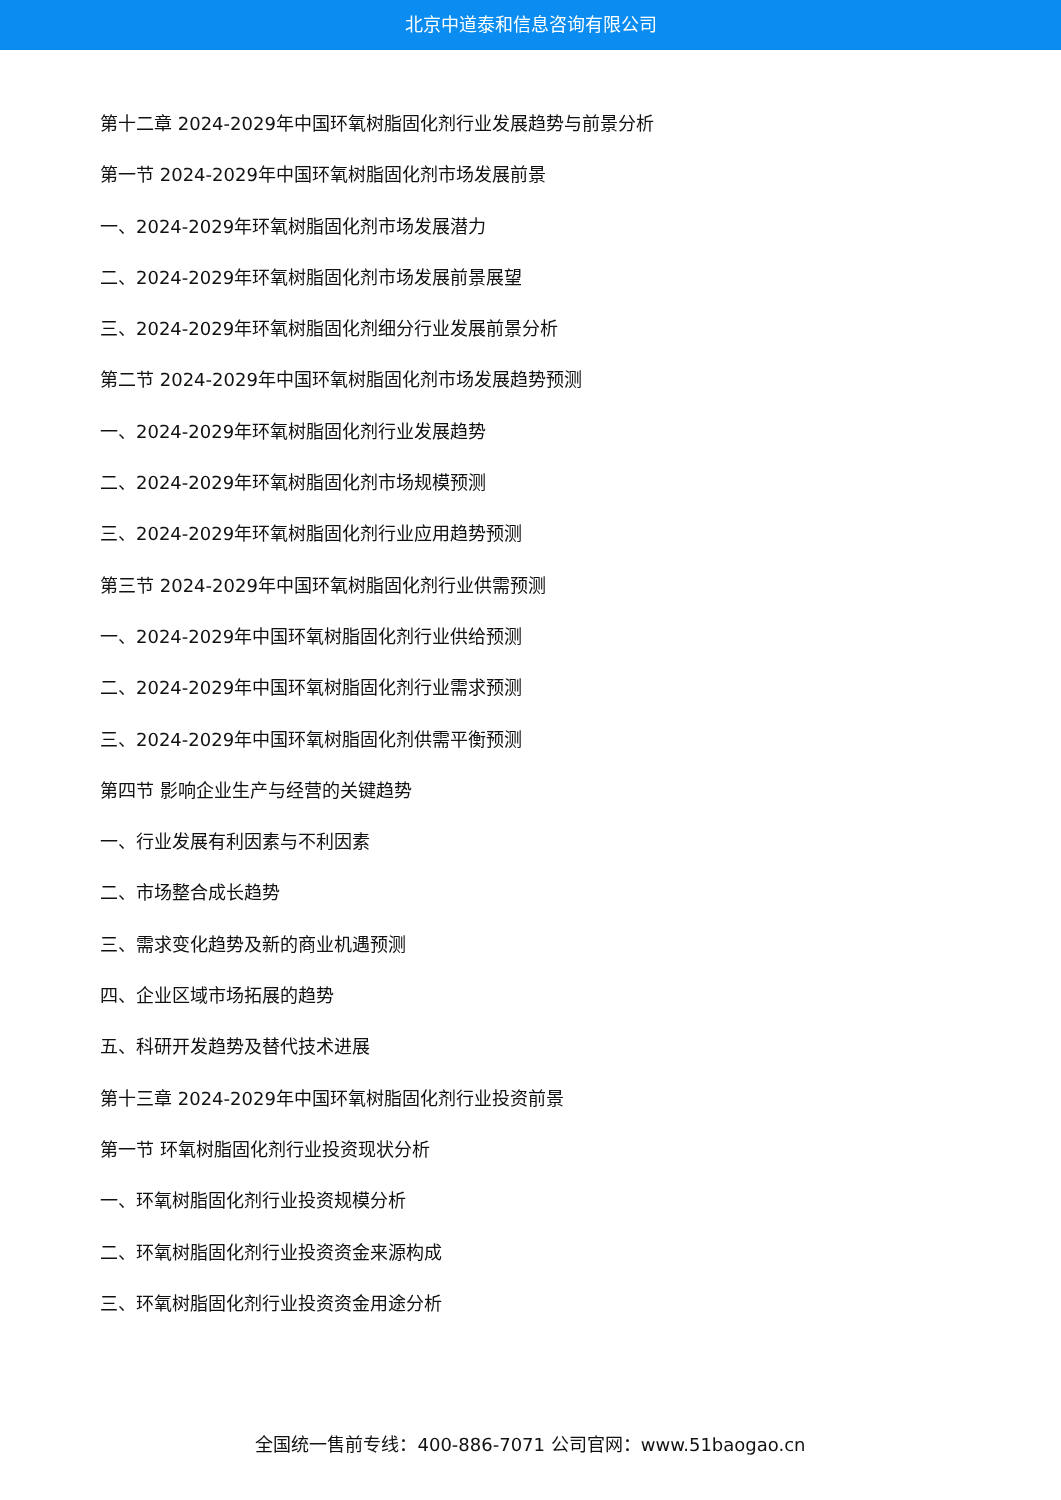北京中道泰和信息咨询有限公司
第十二章 2024-2029年中国环氧树脂固化剂行业发展趋势与前景分析
第一节 2024-2029年中国环氧树脂固化剂市场发展前景
一、2024-2029年环氧树脂固化剂市场发展潜力
二、2024-2029年环氧树脂固化剂市场发展前景展望
三、2024-2029年环氧树脂固化剂细分行业发展前景分析
第二节 2024-2029年中国环氧树脂固化剂市场发展趋势预测
一、2024-2029年环氧树脂固化剂行业发展趋势
二、2024-2029年环氧树脂固化剂市场规模预测
三、2024-2029年环氧树脂固化剂行业应用趋势预测
第三节 2024-2029年中国环氧树脂固化剂行业供需预测
一、2024-2029年中国环氧树脂固化剂行业供给预测
二、2024-2029年中国环氧树脂固化剂行业需求预测
三、2024-2029年中国环氧树脂固化剂供需平衡预测
第四节 影响企业生产与经营的关键趋势
一、行业发展有利因素与不利因素
二、市场整合成长趋势
三、需求变化趋势及新的商业机遇预测
四、企业区域市场拓展的趋势
五、科研开发趋势及替代技术进展
第十三章 2024-2029年中国环氧树脂固化剂行业投资前景
第一节 环氧树脂固化剂行业投资现状分析
一、环氧树脂固化剂行业投资规模分析
二、环氧树脂固化剂行业投资资金来源构成
三、环氧树脂固化剂行业投资资金用途分析
全国统一售前专线：400-886-7071 公司官网：www.51baogao.cn